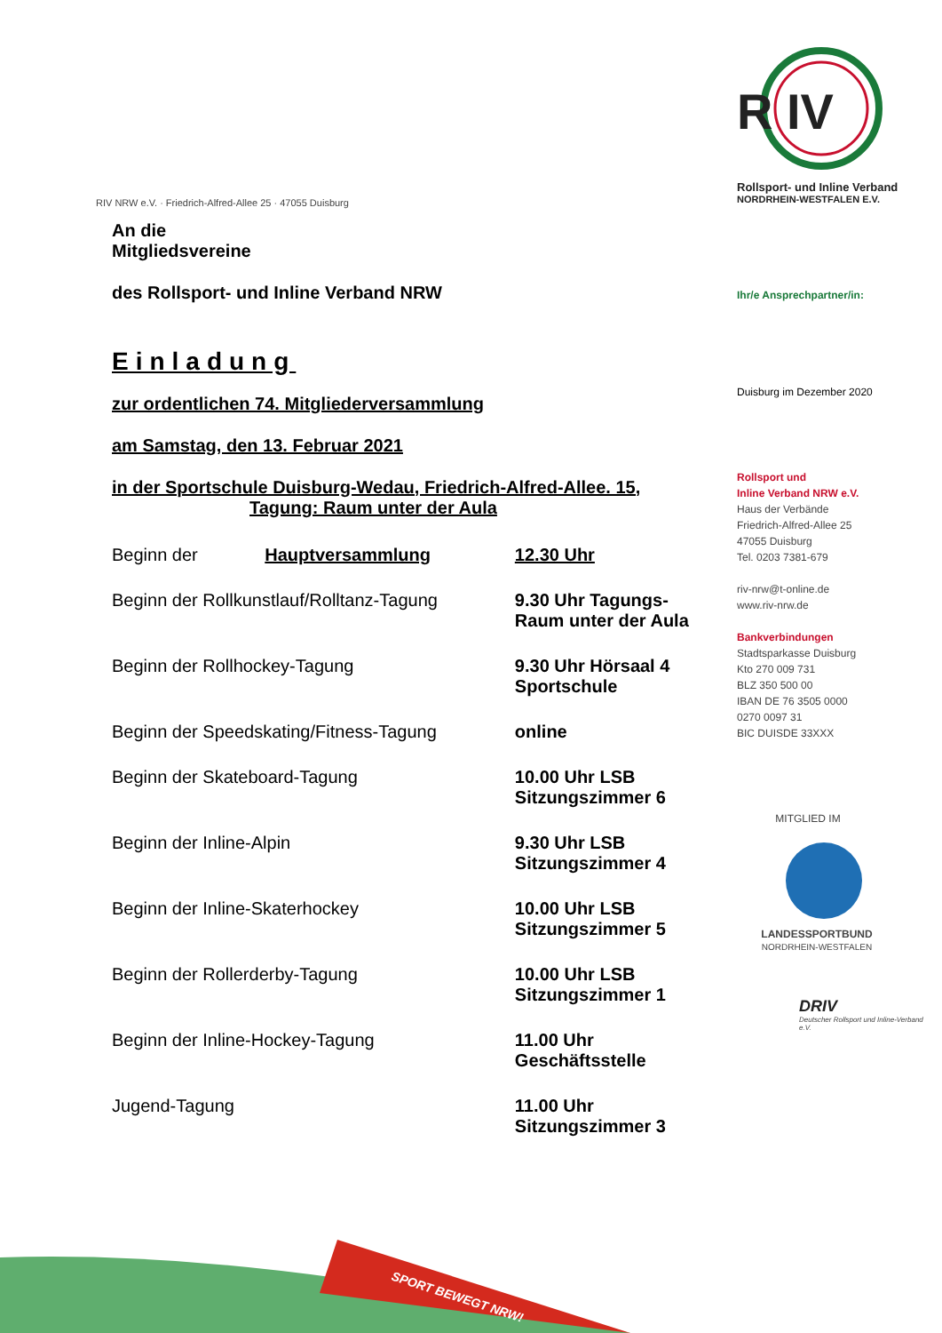R IV
Rollsport- und Inline Verband
NORDRHEIN-WESTFALEN E.V.
Ihr/e Ansprechpartner/in:
Duisburg im Dezember 2020
Rollsport und
Inline Verband NRW e.V.
Haus der Verbände
Friedrich-Alfred-Allee 25
47055 Duisburg
Tel. 0203 7381-679
riv-nrw@t-online.de
www.riv-nrw.de
Bankverbindungen
Stadtsparkasse Duisburg
Kto 270 009 731
BLZ 350 500 00
IBAN DE 76 3505 0000
0270 0097 31
BIC DUISDE 33XXX
MITGLIED IM
LANDESSPORTBUND
NORDRHEIN-WESTFALEN
DRIV
Deutscher Rollsport und Inline-Verband e.V.
RIV NRW e.V. · Friedrich-Alfred-Allee 25 · 47055 Duisburg
An die
Mitgliedsvereine
des Rollsport- und Inline Verband NRW
Einladung
zur ordentlichen 74. Mitgliederversammlung
am Samstag, den 13. Februar 2021
in der Sportschule Duisburg-Wedau, Friedrich-Alfred-Allee. 15,
Tagung: Raum unter der Aula
| Beginn der Hauptversammlung | 12.30 Uhr |
| Beginn der Rollkunstlauf/Rolltanz-Tagung | 9.30 Uhr Tagungs- Raum unter der Aula |
| Beginn der Rollhockey-Tagung | 9.30 Uhr Hörsaal 4 Sportschule |
| Beginn der Speedskating/Fitness-Tagung | online |
| Beginn der Skateboard-Tagung | 10.00 Uhr LSB Sitzungszimmer 6 |
| Beginn der Inline-Alpin | 9.30 Uhr LSB Sitzungszimmer 4 |
| Beginn der Inline-Skaterhockey | 10.00 Uhr LSB Sitzungszimmer 5 |
| Beginn der Rollerderby-Tagung | 10.00 Uhr LSB Sitzungszimmer 1 |
| Beginn der Inline-Hockey-Tagung | 11.00 Uhr Geschäftsstelle |
| Jugend-Tagung | 11.00 Uhr Sitzungszimmer 3 |
SPORT BEWEGT NRW!